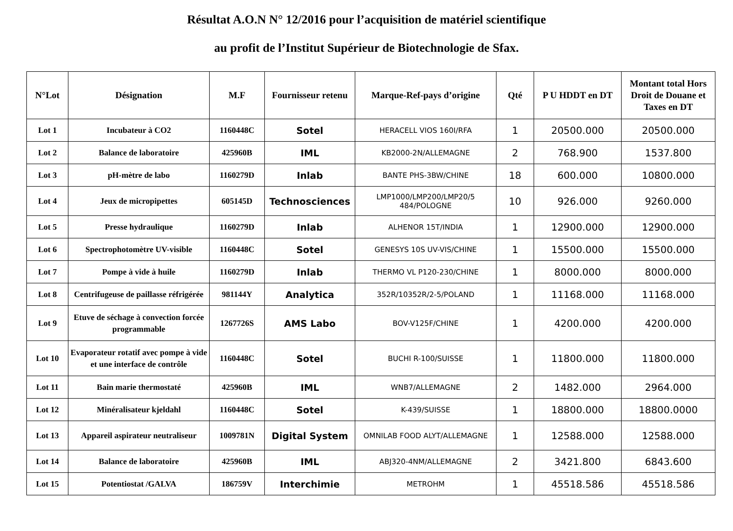Résultat A.O.N N° 12/2016 pour l’acquisition de matériel scientifique
au profit de l’Institut Supérieur de Biotechnologie de Sfax.
| N°Lot | Désignation | M.F | Fournisseur retenu | Marque-Ref-pays d’origine | Qté | P U HDDT en DT | Montant total Hors Droit de Douane et Taxes en DT |
| --- | --- | --- | --- | --- | --- | --- | --- |
| Lot 1 | Incubateur à CO2 | 1160448C | Sotel | HERACELL VIOS 160I/RFA | 1 | 20500.000 | 20500.000 |
| Lot 2 | Balance de laboratoire | 425960B | IML | KB2000-2N/ALLEMAGNE | 2 | 768.900 | 1537.800 |
| Lot 3 | pH-mètre de labo | 1160279D | Inlab | BANTE PHS-3BW/CHINE | 18 | 600.000 | 10800.000 |
| Lot 4 | Jeux de micropipettes | 605145D | Technosciences | LMP1000/LMP200/LMP20/5 484/POLOGNE | 10 | 926.000 | 9260.000 |
| Lot 5 | Presse hydraulique | 1160279D | Inlab | ALHENOR 15T/INDIA | 1 | 12900.000 | 12900.000 |
| Lot 6 | Spectrophotomètre UV-visible | 1160448C | Sotel | GENESYS 10S UV-VIS/CHINE | 1 | 15500.000 | 15500.000 |
| Lot 7 | Pompe à vide à huile | 1160279D | Inlab | THERMO VL P120-230/CHINE | 1 | 8000.000 | 8000.000 |
| Lot 8 | Centrifugeuse de paillasse réfrigérée | 981144Y | Analytica | 352R/10352R/2-5/POLAND | 1 | 11168.000 | 11168.000 |
| Lot 9 | Etuve de séchage à convection forcée programmable | 1267726S | AMS Labo | BOV-V125F/CHINE | 1 | 4200.000 | 4200.000 |
| Lot 10 | Evaporateur rotatif avec pompe à vide et une interface de contrôle | 1160448C | Sotel | BUCHI R-100/SUISSE | 1 | 11800.000 | 11800.000 |
| Lot 11 | Bain marie thermostaté | 425960B | IML | WNB7/ALLEMAGNE | 2 | 1482.000 | 2964.000 |
| Lot 12 | Minéralisateur kjeldahl | 1160448C | Sotel | K-439/SUISSE | 1 | 18800.000 | 18800.0000 |
| Lot 13 | Appareil aspirateur neutraliseur | 1009781N | Digital System | OMNILAB FOOD ALYT/ALLEMAGNE | 1 | 12588.000 | 12588.000 |
| Lot 14 | Balance de laboratoire | 425960B | IML | ABJ320-4NM/ALLEMAGNE | 2 | 3421.800 | 6843.600 |
| Lot 15 | Potentiostat /GALVA | 186759V | Interchimie | METROHM | 1 | 45518.586 | 45518.586 |